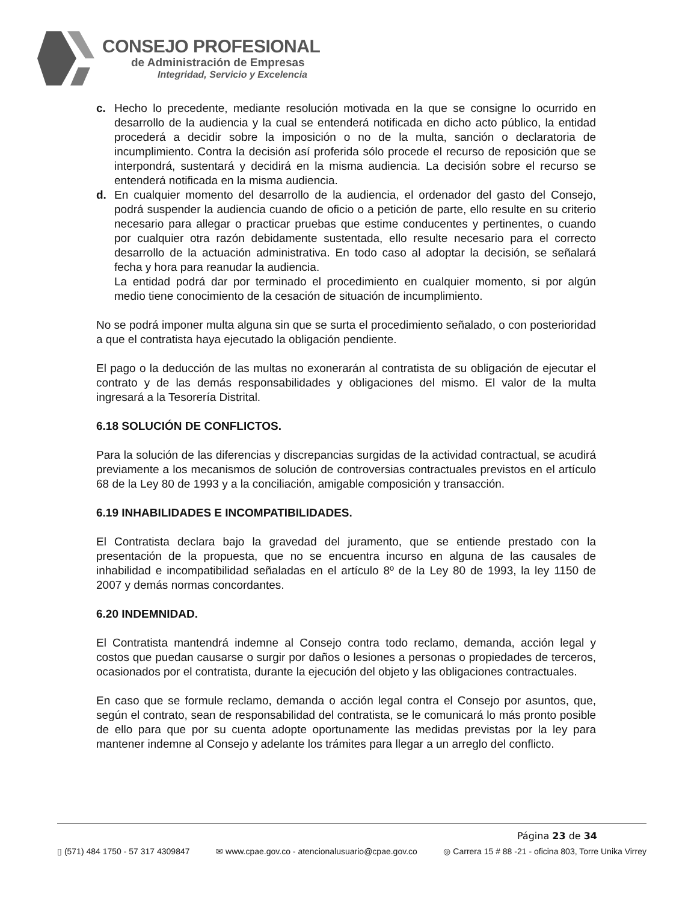CONSEJO PROFESIONAL
de Administración de Empresas
Integridad, Servicio y Excelencia
c. Hecho lo precedente, mediante resolución motivada en la que se consigne lo ocurrido en desarrollo de la audiencia y la cual se entenderá notificada en dicho acto público, la entidad procederá a decidir sobre la imposición o no de la multa, sanción o declaratoria de incumplimiento. Contra la decisión así proferida sólo procede el recurso de reposición que se interpondrá, sustentará y decidirá en la misma audiencia. La decisión sobre el recurso se entenderá notificada en la misma audiencia.
d. En cualquier momento del desarrollo de la audiencia, el ordenador del gasto del Consejo, podrá suspender la audiencia cuando de oficio o a petición de parte, ello resulte en su criterio necesario para allegar o practicar pruebas que estime conducentes y pertinentes, o cuando por cualquier otra razón debidamente sustentada, ello resulte necesario para el correcto desarrollo de la actuación administrativa. En todo caso al adoptar la decisión, se señalará fecha y hora para reanudar la audiencia.
La entidad podrá dar por terminado el procedimiento en cualquier momento, si por algún medio tiene conocimiento de la cesación de situación de incumplimiento.
No se podrá imponer multa alguna sin que se surta el procedimiento señalado, o con posterioridad a que el contratista haya ejecutado la obligación pendiente.
El pago o la deducción de las multas no exonerarán al contratista de su obligación de ejecutar el contrato y de las demás responsabilidades y obligaciones del mismo. El valor de la multa ingresará a la Tesorería Distrital.
6.18 SOLUCIÓN DE CONFLICTOS.
Para la solución de las diferencias y discrepancias surgidas de la actividad contractual, se acudirá previamente a los mecanismos de solución de controversias contractuales previstos en el artículo 68 de la Ley 80 de 1993 y a la conciliación, amigable composición y transacción.
6.19 INHABILIDADES E INCOMPATIBILIDADES.
El Contratista declara bajo la gravedad del juramento, que se entiende prestado con la presentación de la propuesta, que no se encuentra incurso en alguna de las causales de inhabilidad e incompatibilidad señaladas en el artículo 8º de la Ley 80 de 1993, la ley 1150 de 2007 y demás normas concordantes.
6.20 INDEMNIDAD.
El Contratista mantendrá indemne al Consejo contra todo reclamo, demanda, acción legal y costos que puedan causarse o surgir por daños o lesiones a personas o propiedades de terceros, ocasionados por el contratista, durante la ejecución del objeto y las obligaciones contractuales.
En caso que se formule reclamo, demanda o acción legal contra el Consejo por asuntos, que, según el contrato, sean de responsabilidad del contratista, se le comunicará lo más pronto posible de ello para que por su cuenta adopte oportunamente las medidas previstas por la ley para mantener indemne al Consejo y adelante los trámites para llegar a un arreglo del conflicto.
Página 23 de 34
▯ (571) 484 1750 - 57 317 4309847 ✉ www.cpae.gov.co - atencionalusuario@cpae.gov.co ◎ Carrera 15 # 88 -21 - oficina 803, Torre Unika Virrey